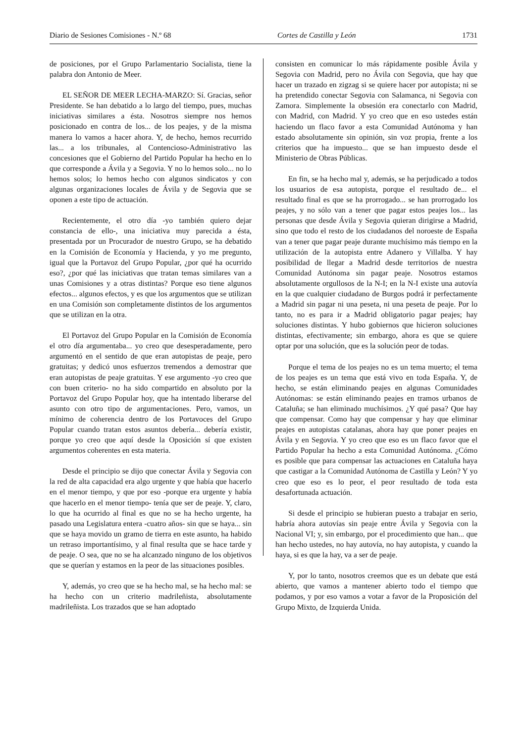Diario de Sesiones Comisiones - N.º 68 Cortes de Castilla y León 1731
de posiciones, por el Grupo Parlamentario Socialista, tiene la palabra don Antonio de Meer.
EL SEÑOR DE MEER LECHA‑MARZO: Sí. Gracias, señor Presidente. Se han debatido a lo largo del tiempo, pues, muchas iniciativas similares a ésta. Nosotros siempre nos hemos posicionado en contra de los... de los peajes, y de la misma manera lo vamos a hacer ahora. Y, de hecho, hemos recurrido las... a los tribunales, al Contencioso‑Administrativo las concesiones que el Gobierno del Partido Popular ha hecho en lo que corresponde a Ávila y a Segovia. Y no lo hemos solo... no lo hemos solos; lo hemos hecho con algunos sindicatos y con algunas organizaciones locales de Ávila y de Segovia que se oponen a este tipo de actuación.
Recientemente, el otro día ‑yo también quiero dejar constancia de ello‑, una iniciativa muy parecida a ésta, presentada por un Procurador de nuestro Grupo, se ha debatido en la Comisión de Economía y Hacienda, y yo me pregunto, igual que la Portavoz del Grupo Popular, ¿por qué ha ocurrido eso?, ¿por qué las iniciativas que tratan temas similares van a unas Comisiones y a otras distintas? Porque eso tiene algunos efectos... algunos efectos, y es que los argumentos que se utilizan en una Comisión son completamente distintos de los argumentos que se utilizan en la otra.
El Portavoz del Grupo Popular en la Comisión de Economía el otro día argumentaba... yo creo que desesperadamente, pero argumentó en el sentido de que eran autopistas de peaje, pero gratuitas; y dedicó unos esfuerzos tremendos a demostrar que eran autopistas de peaje gratuitas. Y ese argumento ‑yo creo que con buen criterio‑ no ha sido compartido en absoluto por la Portavoz del Grupo Popular hoy, que ha intentado liberarse del asunto con otro tipo de argumentaciones. Pero, vamos, un mínimo de coherencia dentro de los Portavoces del Grupo Popular cuando tratan estos asuntos debería... debería existir, porque yo creo que aquí desde la Oposición sí que existen argumentos coherentes en esta materia.
Desde el principio se dijo que conectar Ávila y Segovia con la red de alta capacidad era algo urgente y que había que hacerlo en el menor tiempo, y que por eso ‑porque era urgente y había que hacerlo en el menor tiempo‑ tenía que ser de peaje. Y, claro, lo que ha ocurrido al final es que no se ha hecho urgente, ha pasado una Legislatura entera ‑cuatro años‑ sin que se haya... sin que se haya movido un gramo de tierra en este asunto, ha habido un retraso importantísimo, y al final resulta que se hace tarde y de peaje. O sea, que no se ha alcanzado ninguno de los objetivos que se querían y estamos en la peor de las situaciones posibles.
Y, además, yo creo que se ha hecho mal, se ha hecho mal: se ha hecho con un criterio madrileñista, absolutamente madrileñista. Los trazados que se han adoptado
consisten en comunicar lo más rápidamente posible Ávila y Segovia con Madrid, pero no Ávila con Segovia, que hay que hacer un trazado en zigzag si se quiere hacer por autopista; ni se ha pretendido conectar Segovia con Salamanca, ni Segovia con Zamora. Simplemente la obsesión era conectarlo con Madrid, con Madrid, con Madrid. Y yo creo que en eso ustedes están haciendo un flaco favor a esta Comunidad Autónoma y han estado absolutamente sin opinión, sin voz propia, frente a los criterios que ha impuesto... que se han impuesto desde el Ministerio de Obras Públicas.
En fin, se ha hecho mal y, además, se ha perjudicado a todos los usuarios de esa autopista, porque el resultado de... el resultado final es que se ha prorrogado... se han prorrogado los peajes, y no sólo van a tener que pagar estos peajes los... las personas que desde Ávila y Segovia quieran dirigirse a Madrid, sino que todo el resto de los ciudadanos del noroeste de España van a tener que pagar peaje durante muchísimo más tiempo en la utilización de la autopista entre Adanero y Villalba. Y hay posibilidad de llegar a Madrid desde territorios de nuestra Comunidad Autónoma sin pagar peaje. Nosotros estamos absolutamente orgullosos de la N‑I; en la N‑I existe una autovía en la que cualquier ciudadano de Burgos podrá ir perfectamente a Madrid sin pagar ni una peseta, ni una peseta de peaje. Por lo tanto, no es para ir a Madrid obligatorio pagar peajes; hay soluciones distintas. Y hubo gobiernos que hicieron soluciones distintas, efectivamente; sin embargo, ahora es que se quiere optar por una solución, que es la solución peor de todas.
Porque el tema de los peajes no es un tema muerto; el tema de los peajes es un tema que está vivo en toda España. Y, de hecho, se están eliminando peajes en algunas Comunidades Autónomas: se están eliminando peajes en tramos urbanos de Cataluña; se han eliminado muchísimos. ¿Y qué pasa? Que hay que compensar. Como hay que compensar y hay que eliminar peajes en autopistas catalanas, ahora hay que poner peajes en Ávila y en Segovia. Y yo creo que eso es un flaco favor que el Partido Popular ha hecho a esta Comunidad Autónoma. ¿Cómo es posible que para compensar las actuaciones en Cataluña haya que castigar a la Comunidad Autónoma de Castilla y León? Y yo creo que eso es lo peor, el peor resultado de toda esta desafortunada actuación.
Si desde el principio se hubieran puesto a trabajar en serio, habría ahora autovías sin peaje entre Ávila y Segovia con la Nacional VI; y, sin embargo, por el procedimiento que han... que han hecho ustedes, no hay autovía, no hay autopista, y cuando la haya, si es que la hay, va a ser de peaje.
Y, por lo tanto, nosotros creemos que es un debate que está abierto, que vamos a mantener abierto todo el tiempo que podamos, y por eso vamos a votar a favor de la Proposición del Grupo Mixto, de Izquierda Unida.